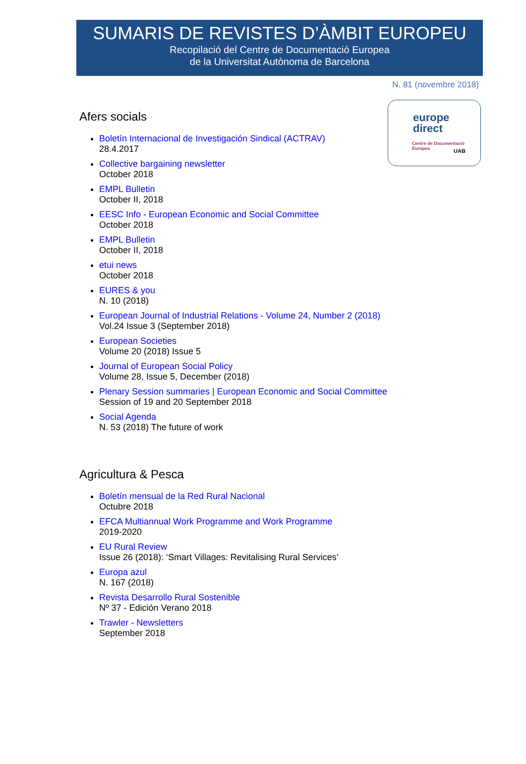SUMARIS DE REVISTES D’ÀMBIT EUROPEU
Recopilació del Centre de Documentació Europea
de la Universitat Autònoma de Barcelona
N. 81 (novembre 2018)
europe
direct
Centre de Documentació Europea
UAB
Afers socials
Boletín Internacional de Investigación Sindical (ACTRAV)
28.4.2017
Collective bargaining newsletter
October 2018
EMPL Bulletin
October II, 2018
EESC Info - European Economic and Social Committee
October 2018
EMPL Bulletin
October II, 2018
etui news
October 2018
EURES & you
N. 10 (2018)
European Journal of Industrial Relations - Volume 24, Number 2 (2018)
Vol.24 Issue 3 (September 2018)
European Societies
Volume 20 (2018) Issue 5
Journal of European Social Policy
Volume 28, Issue 5, December (2018)
Plenary Session summaries | European Economic and Social Committee
Session of 19 and 20 September 2018
Social Agenda
N. 53 (2018) The future of work
Agricultura & Pesca
Boletín mensual de la Red Rural Nacional
Octubre 2018
EFCA Multiannual Work Programme and Work Programme
2019-2020
EU Rural Review
Issue 26 (2018): ‘Smart Villages: Revitalising Rural Services’
Europa azul
N. 167 (2018)
Revista Desarrollo Rural Sostenible
Nº 37 - Edición Verano 2018
Trawler - Newsletters
September 2018